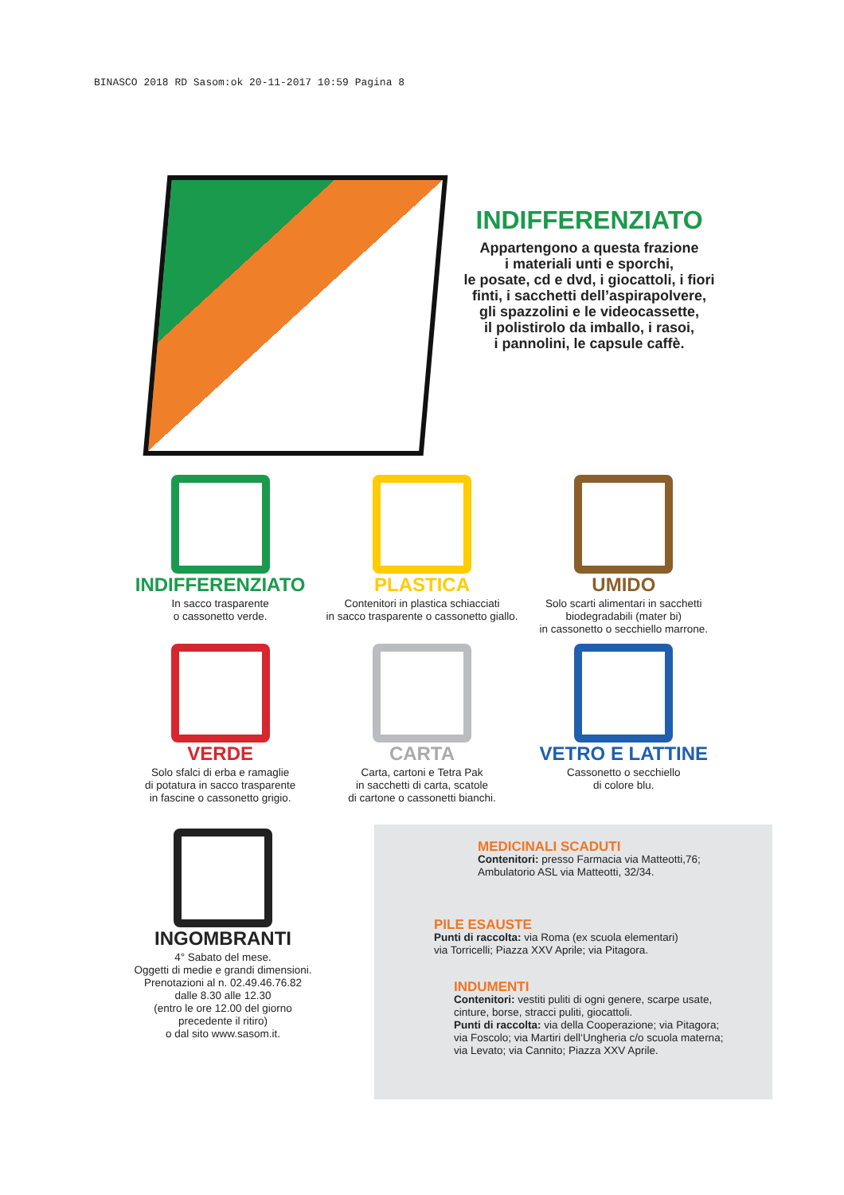BINASCO 2018 RD Sasom:ok 20-11-2017 10:59 Pagina 8
INDIFFERENZIATO
Appartengono a questa frazione
i materiali unti e sporchi,
le posate, cd e dvd, i giocattoli, i fiori
finti, i sacchetti dell’aspirapolvere,
gli spazzolini e le videocassette,
il polistirolo da imballo, i rasoi,
i pannolini, le capsule caffè.
INDIFFERENZIATO
In sacco trasparente
o cassonetto verde.
PLASTICA
Contenitori in plastica schiacciati
in sacco trasparente o cassonetto giallo.
UMIDO
Solo scarti alimentari in sacchetti
biodegradabili (mater bi)
in cassonetto o secchiello marrone.
VERDE
Solo sfalci di erba e ramaglie
di potatura in sacco trasparente
in fascine o cassonetto grigio.
CARTA
Carta, cartoni e Tetra Pak
in sacchetti di carta, scatole
di cartone o cassonetti bianchi.
VETRO E LATTINE
Cassonetto o secchiello
di colore blu.
INGOMBRANTI
4° Sabato del mese.
Oggetti di medie e grandi dimensioni.
Prenotazioni al n. 02.49.46.76.82
dalle 8.30 alle 12.30
(entro le ore 12.00 del giorno
precedente il ritiro)
o dal sito www.sasom.it.
MEDICINALI SCADUTI
Contenitori: presso Farmacia via Matteotti,76;
Ambulatorio ASL via Matteotti, 32/34.
PILE ESAUSTE
Punti di raccolta: via Roma (ex scuola elementari)
via Torricelli; Piazza XXV Aprile; via Pitagora.
INDUMENTI
Contenitori: vestiti puliti di ogni genere, scarpe usate,
cinture, borse, stracci puliti, giocattoli.
Punti di raccolta: via della Cooperazione; via Pitagora;
via Foscolo; via Martiri dell‘Ungheria c/o scuola materna;
via Levato; via Cannito; Piazza XXV Aprile.